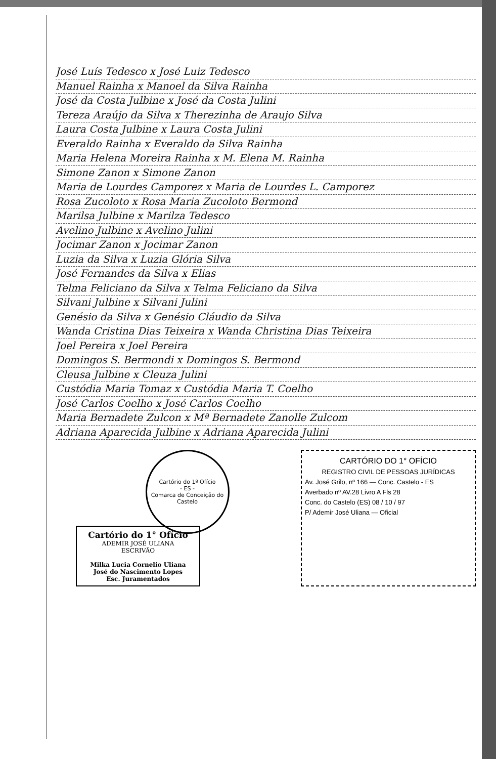José Luís Tedesco x José Luiz Tedesco
Manuel Rainha x Manoel da Silva Rainha
José da Costa Julbine x José da Costa Julini
Tereza Araújo da Silva x Therezinha de Araujo Silva
Laura Costa Julbine x Laura Costa Julini
Everaldo Rainha x Everaldo da Silva Rainha
Maria Helena Moreira Rainha x M. Elena M. Rainha
Simone Zanon x Simone Zanon
Maria de Lourdes Camporez x Maria de Lourdes L. Camporez
Rosa Zucoloto x Rosa Maria Zucoloto Bermond
Marilsa Julbine x Marilza Tedesco
Avelino Julbine x Avelino Julini
Jocimar Zanon x Jocimar Zanon
Luzia da Silva x Luzia Glória Silva
José Fernandes da Silva x Elias
Telma Feliciano da Silva x Telma Feliciano da Silva
Silvani Julbine x Silvani Julini
Genésio da Silva x Genésio Cláudio da Silva
Wanda Cristina Dias Teixeira x Wanda Christina Dias Teixeira
Joel Pereira x Joel Pereira
Domingos S. Bermondi x Domingos S. Bermond
Cleusa Julbine x Cleuza Julini
Custódia Maria Tomaz x Custódia Maria T. Coelho
José Carlos Coelho x José Carlos Coelho
Maria Bernadete Zulcon x Mª Bernadete Zanolle Zulcom
Adriana Aparecida Julbine x Adriana Aparecida Julini
Cartório do 1° Ofício
ADEMIR JOSÉ ULIANA
ESCRIVÃO
Milka Lucia Cornelio Uliana
José do Nascimento Lopes
Esc. Juramentados
Cartório do 1º Ofício
- ES -
Comarca de Conceição do Castelo
CARTÓRIO DO 1° OFÍCIO
REGISTRO CIVIL DE PESSOAS JURÍDICAS
Av. José Grilo, nº 166 — Conc. Castelo - ES
Averbado nº AV.28 Livro A Fls 28
Conc. do Castelo (ES) 08 / 10 / 97
P/ Ademir José Uliana — Oficial